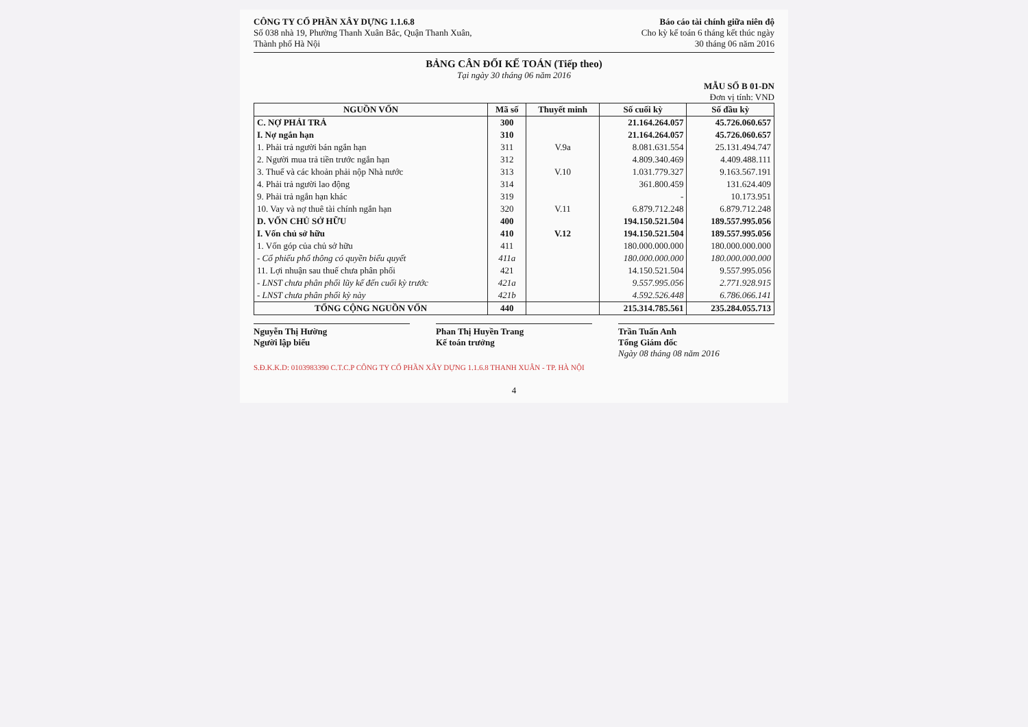CÔNG TY CỔ PHẦN XÂY DỰNG 1.1.6.8
Số 038 nhà 19, Phường Thanh Xuân Bắc, Quận Thanh Xuân,
Thành phố Hà Nội
Báo cáo tài chính giữa niên độ
Cho kỳ kế toán 6 tháng kết thúc ngày
30 tháng 06 năm 2016
BẢNG CÂN ĐỐI KẾ TOÁN (Tiếp theo)
Tại ngày 30 tháng 06 năm 2016
MẪU SỐ B 01-DN
Đơn vị tính: VND
| NGUỒN VỐN | Mã số | Thuyết minh | Số cuối kỳ | Số đầu kỳ |
| --- | --- | --- | --- | --- |
| C. NỢ PHẢI TRẢ | 300 | | 21.164.264.057 | 45.726.060.657 |
| I. Nợ ngắn hạn | 310 | | 21.164.264.057 | 45.726.060.657 |
| 1. Phải trả người bán ngắn hạn | 311 | V.9a | 8.081.631.554 | 25.131.494.747 |
| 2. Người mua trả tiền trước ngắn hạn | 312 | | 4.809.340.469 | 4.409.488.111 |
| 3. Thuế và các khoản phải nộp Nhà nước | 313 | V.10 | 1.031.779.327 | 9.163.567.191 |
| 4. Phải trả người lao động | 314 | | 361.800.459 | 131.624.409 |
| 9. Phải trả ngắn hạn khác | 319 | | - | 10.173.951 |
| 10. Vay và nợ thuê tài chính ngắn hạn | 320 | V.11 | 6.879.712.248 | 6.879.712.248 |
| D. VỐN CHỦ SỞ HỮU | 400 | | 194.150.521.504 | 189.557.995.056 |
| I. Vốn chủ sở hữu | 410 | V.12 | 194.150.521.504 | 189.557.995.056 |
| 1. Vốn góp của chủ sở hữu | 411 | | 180.000.000.000 | 180.000.000.000 |
| - Cổ phiếu phổ thông có quyền biểu quyết | 411a | | 180.000.000.000 | 180.000.000.000 |
| 11. Lợi nhuận sau thuế chưa phân phối | 421 | | 14.150.521.504 | 9.557.995.056 |
| - LNST chưa phân phối lũy kế đến cuối kỳ trước | 421a | | 9.557.995.056 | 2.771.928.915 |
| - LNST chưa phân phối kỳ này | 421b | | 4.592.526.448 | 6.786.066.141 |
| TỔNG CỘNG NGUỒN VỐN | 440 | | 215.314.785.561 | 235.284.055.713 |
Nguyễn Thị Hường
Người lập biểu
Phan Thị Huyền Trang
Kế toán trưởng
Trần Tuấn Anh
Tổng Giám đốc
Ngày 08 tháng 08 năm 2016
S.Đ.K.K.D: 0103983390 C.T.C.P CÔNG TY CỔ PHẦN XÂY DỰNG 1.1.6.8 THANH XUÂN - TP. HÀ NỘI
4